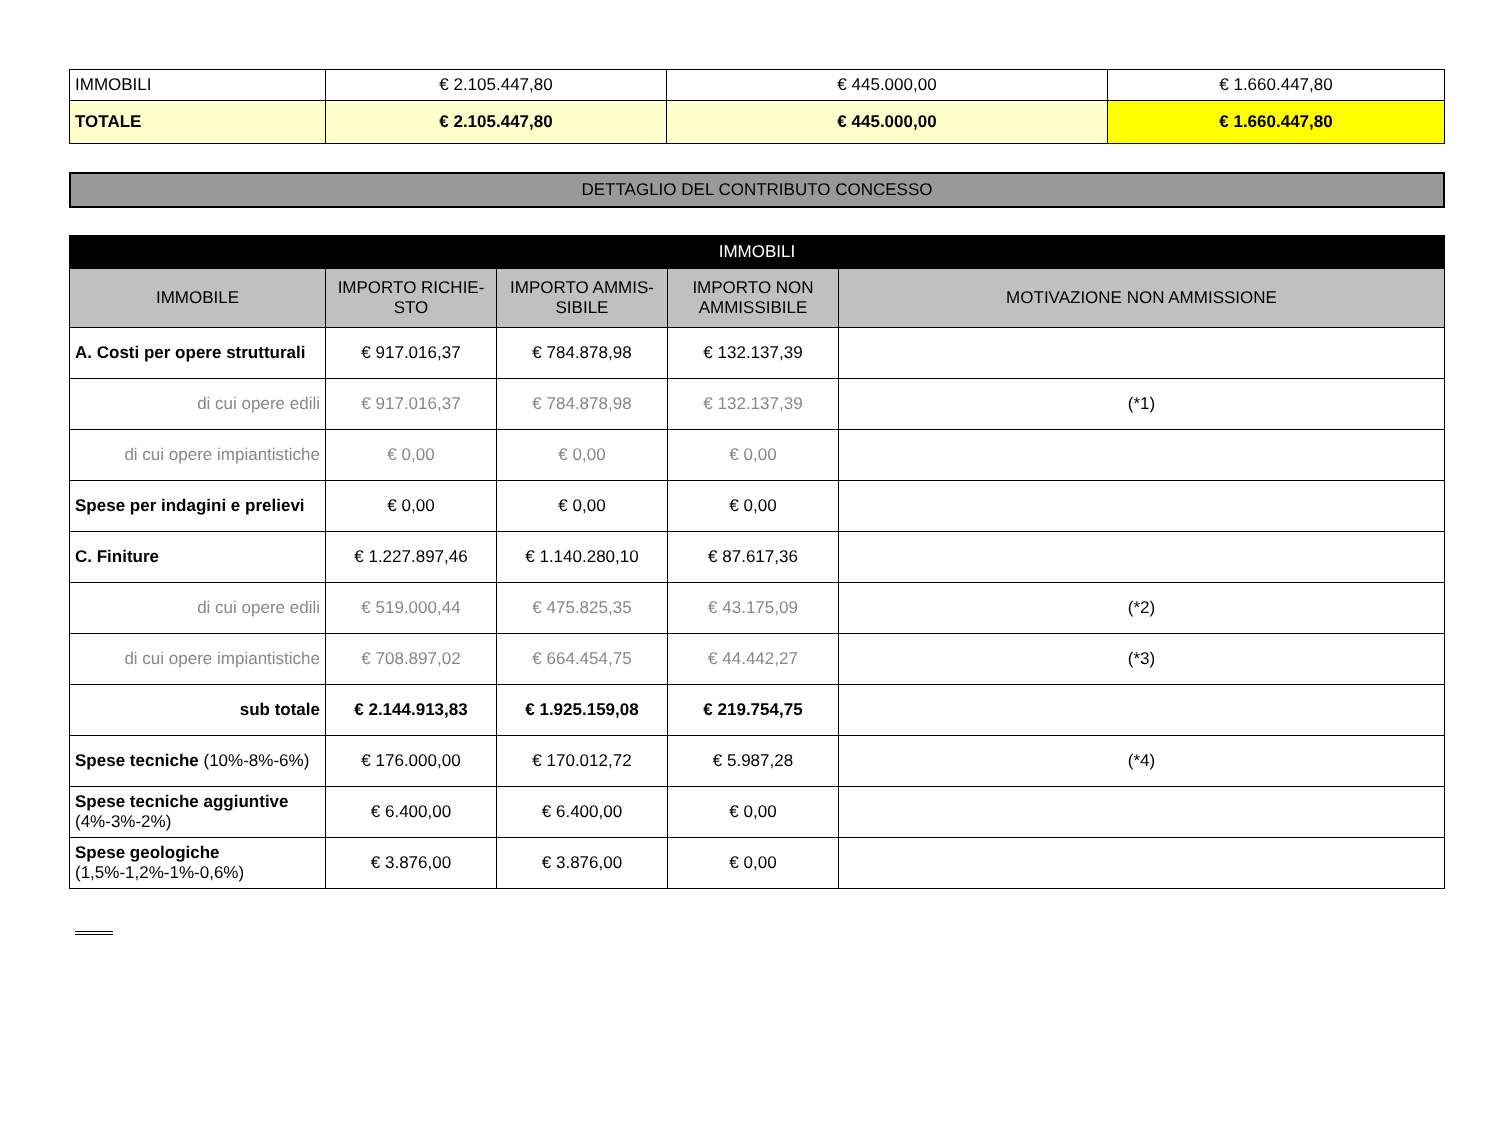| IMMOBILI | € 2.105.447,80 | € 445.000,00 | € 1.660.447,80 |
| TOTALE | € 2.105.447,80 | € 445.000,00 | € 1.660.447,80 |
DETTAGLIO DEL CONTRIBUTO CONCESSO
| IMMOBILI | | | | |
| --- | --- | --- | --- | --- |
| IMMOBILE | IMPORTO RICHIE-STO | IMPORTO AMMIS-SIBILE | IMPORTO NON AMMISSIBILE | MOTIVAZIONE NON AMMISSIONE |
| A. Costi per opere strutturali | € 917.016,37 | € 784.878,98 | € 132.137,39 | |
| di cui opere edili | € 917.016,37 | € 784.878,98 | € 132.137,39 | (*1) |
| di cui opere impiantistiche | € 0,00 | € 0,00 | € 0,00 | |
| Spese per indagini e prelievi | € 0,00 | € 0,00 | € 0,00 | |
| C. Finiture | € 1.227.897,46 | € 1.140.280,10 | € 87.617,36 | |
| di cui opere edili | € 519.000,44 | € 475.825,35 | € 43.175,09 | (*2) |
| di cui opere impiantistiche | € 708.897,02 | € 664.454,75 | € 44.442,27 | (*3) |
| sub totale | € 2.144.913,83 | € 1.925.159,08 | € 219.754,75 | |
| Spese tecniche (10%-8%-6%) | € 176.000,00 | € 170.012,72 | € 5.987,28 | (*4) |
| Spese tecniche aggiuntive (4%-3%-2%) | € 6.400,00 | € 6.400,00 | € 0,00 | |
| Spese geologiche (1,5%-1,2%-1%-0,6%) | € 3.876,00 | € 3.876,00 | € 0,00 | |